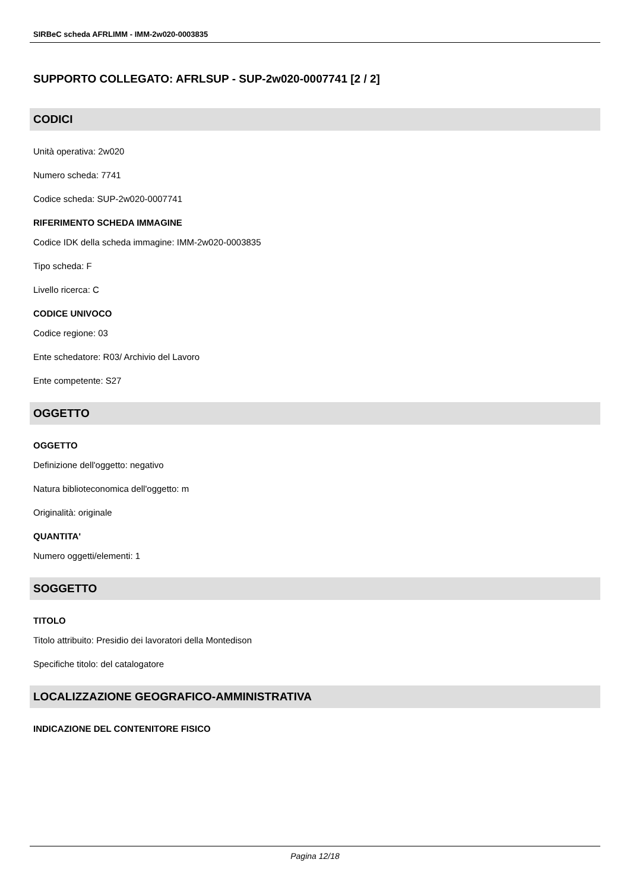SIRBeC scheda AFRLIMM - IMM-2w020-0003835
SUPPORTO COLLEGATO: AFRLSUP - SUP-2w020-0007741 [2 / 2]
CODICI
Unità operativa: 2w020
Numero scheda: 7741
Codice scheda: SUP-2w020-0007741
RIFERIMENTO SCHEDA IMMAGINE
Codice IDK della scheda immagine: IMM-2w020-0003835
Tipo scheda: F
Livello ricerca: C
CODICE UNIVOCO
Codice regione: 03
Ente schedatore: R03/ Archivio del Lavoro
Ente competente: S27
OGGETTO
OGGETTO
Definizione dell'oggetto: negativo
Natura biblioteconomica dell'oggetto: m
Originalità: originale
QUANTITA'
Numero oggetti/elementi: 1
SOGGETTO
TITOLO
Titolo attribuito: Presidio dei lavoratori della Montedison
Specifiche titolo: del catalogatore
LOCALIZZAZIONE GEOGRAFICO-AMMINISTRATIVA
INDICAZIONE DEL CONTENITORE FISICO
Pagina 12/18